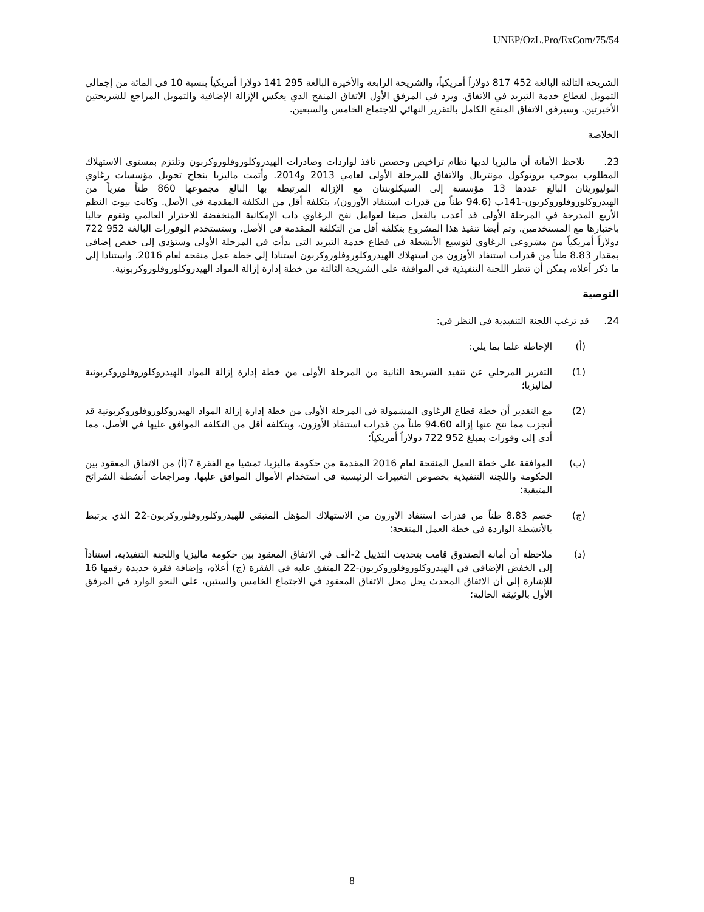UNEP/OzL.Pro/ExCom/75/54
الشريحة الثالثة البالغة 452 817 دولاراً أمريكياً، والشريحة الرابعة والأخيرة البالغة 295 141 دولارا أمريكياً بنسبة 10 في المائة من إجمالي التمويل لقطاع خدمة التبريد في الاتفاق. ويرد في المرفق الأول الاتفاق المنقح الذي يعكس الإزالة الإضافية والتمويل المراجع للشريحتين الأخيرتين. وسيرفق الاتفاق المنقح الكامل بالتقرير النهائي للاجتماع الخامس والسبعين.
الخلاصة
23. تلاحظ الأمانة أن ماليزيا لديها نظام تراخيص وحصص نافذ لواردات وصادرات الهيدروكلوروفلوروكربون وتلتزم بمستوى الاستهلاك المطلوب بموجب بروتوكول مونتريال والاتفاق للمرحلة الأولى لعامي 2013 و2014. وأتمت ماليزيا بنجاح تحويل مؤسسات رغاوي البوليوريثان البالغ عددها 13 مؤسسة إلى السيكلوبنتان مع الإزالة المرتبطة بها البالغ مجموعها 860 طناً مترياً من الهيدروكلوروفلوروكربون-141ب (94.6 طناً من قدرات استنفاد الأوزون)، بتكلفة أقل من التكلفة المقدمة في الأصل. وكانت بيوت النظم الأربع المدرجة في المرحلة الأولى قد أعدت بالفعل صيغا لعوامل نفخ الرغاوي ذات الإمكانية المنخفضة للاحترار العالمي وتقوم حاليا باختبارها مع المستخدمين. وتم أيضا تنفيذ هذا المشروع بتكلفة أقل من التكلفة المقدمة في الأصل. وستستخدم الوفورات البالغة 952 722 دولاراً أمريكياً من مشروعي الرغاوي لتوسيع الأنشطة في قطاع خدمة التبريد التي بدأت في المرحلة الأولى وستؤدي إلى خفض إضافي بمقدار 8.83 طناً من قدرات استنفاد الأوزون من استهلاك الهيدروكلوروفلوروكربون استنادا إلى خطة عمل منقحة لعام 2016. واستنادا إلى ما ذكر أعلاه، يمكن أن تنظر اللجنة التنفيذية في الموافقة على الشريحة الثالثة من خطة إدارة إزالة المواد الهيدروكلوروفلوروكربونية.
التوصية
24. قد ترغب اللجنة التنفيذية في النظر في:
(أ) الإحاطة علما بما يلي:
(1) التقرير المرحلي عن تنفيذ الشريحة الثانية من المرحلة الأولى من خطة إدارة إزالة المواد الهيدروكلوروفلوروكربونية لماليزيا؛
(2) مع التقدير أن خطة قطاع الرغاوي المشمولة في المرحلة الأولى من خطة إدارة إزالة المواد الهيدروكلوروفلوروكربونية قد أنجزت مما نتج عنها إزالة 94.60 طناً من قدرات استنفاد الأوزون، وبتكلفة أقل من التكلفة الموافق عليها في الأصل، مما أدى إلى وفورات بمبلغ 952 722 دولاراً أمريكياً؛
(ب) الموافقة على خطة العمل المنقحة لعام 2016 المقدمة من حكومة ماليزيا، تمشيا مع الفقرة 7(أ) من الاتفاق المعقود بين الحكومة واللجنة التنفيذية بخصوص التغييرات الرئيسية في استخدام الأموال الموافق عليها، ومراجعات أنشطة الشرائح المتبقية؛
(ج) خصم 8.83 طناً من قدرات استنفاد الأوزون من الاستهلاك المؤهل المتبقي للهيدروكلوروفلوروكربون-22 الذي يرتبط بالأنشطة الواردة في خطة العمل المنقحة؛
(د) ملاحظة أن أمانة الصندوق قامت بتحديث التذييل 2-ألف في الاتفاق المعقود بين حكومة ماليزيا واللجنة التنفيذية، استناداً إلى الخفض الإضافي في الهيدروكلوروفلوروكربون-22 المتفق عليه في الفقرة (ج) أعلاه، وإضافة فقرة جديدة رقمها 16 للإشارة إلى أن الاتفاق المحدث يحل محل الاتفاق المعقود في الاجتماع الخامس والستين، على النحو الوارد في المرفق الأول بالوثيقة الحالية؛
8